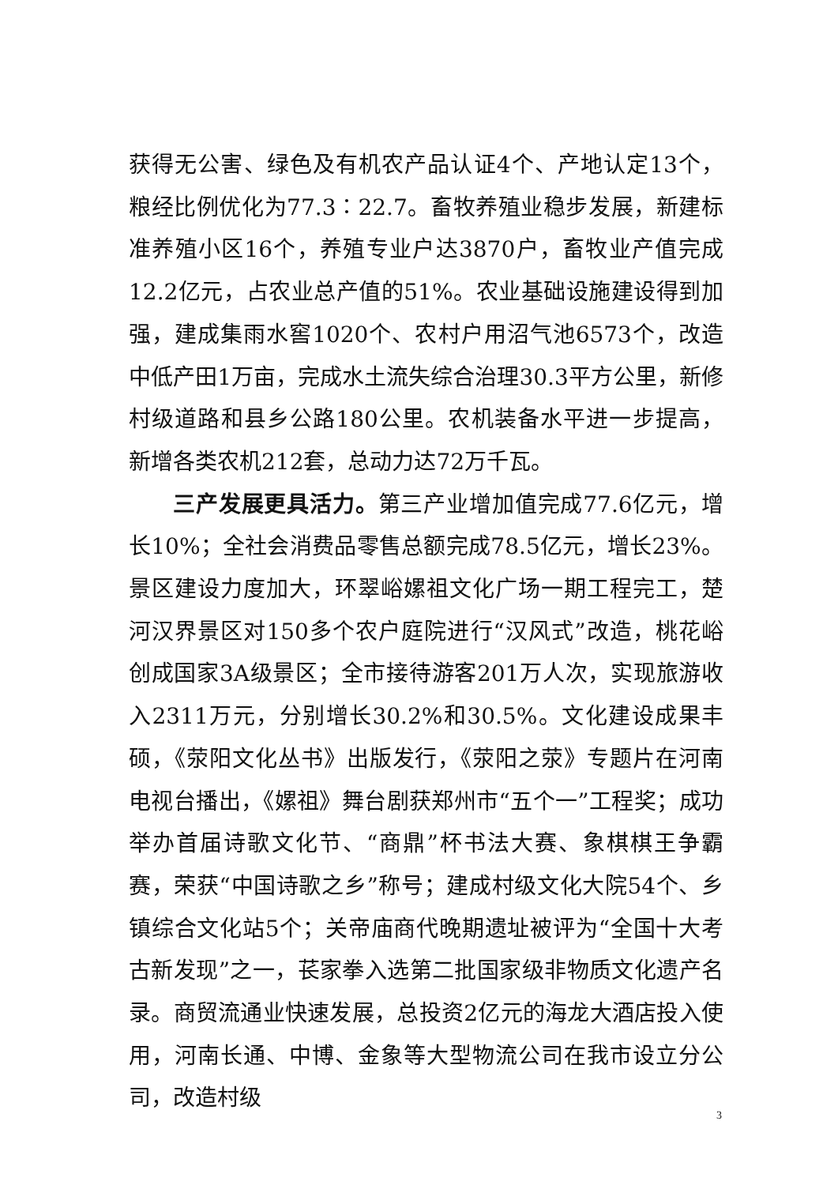获得无公害、绿色及有机农产品认证4个、产地认定13个，粮经比例优化为77.3∶22.7。畜牧养殖业稳步发展，新建标准养殖小区16个，养殖专业户达3870户，畜牧业产值完成12.2亿元，占农业总产值的51%。农业基础设施建设得到加强，建成集雨水窖1020个、农村户用沼气池6573个，改造中低产田1万亩，完成水土流失综合治理30.3平方公里，新修村级道路和县乡公路180公里。农机装备水平进一步提高，新增各类农机212套，总动力达72万千瓦。
三产发展更具活力。第三产业增加值完成77.6亿元，增长10%；全社会消费品零售总额完成78.5亿元，增长23%。景区建设力度加大，环翠峪嫘祖文化广场一期工程完工，楚河汉界景区对150多个农户庭院进行“汉风式”改造，桃花峪创成国家3A级景区；全市接待游客201万人次，实现旅游收入2311万元，分别增长30.2%和30.5%。文化建设成果丰硕，《荥阳文化丛书》出版发行，《荥阳之荥》专题片在河南电视台播出，《嫘祖》舞台剧获郑州市“五个一”工程奖；成功举办首届诗歌文化节、“商鼎”杯书法大赛、象棋棋王争霸赛，荣获“中国诗歌之乡”称号；建成村级文化大院54个、乡镇综合文化站5个；关帝庙商代晚期遗址被评为“全国十大考古新发现”之一，苌家拳入选第二批国家级非物质文化遗产名录。商贸流通业快速发展，总投资2亿元的海龙大酒店投入使用，河南长通、中博、金象等大型物流公司在我市设立分公司，改造村级
3